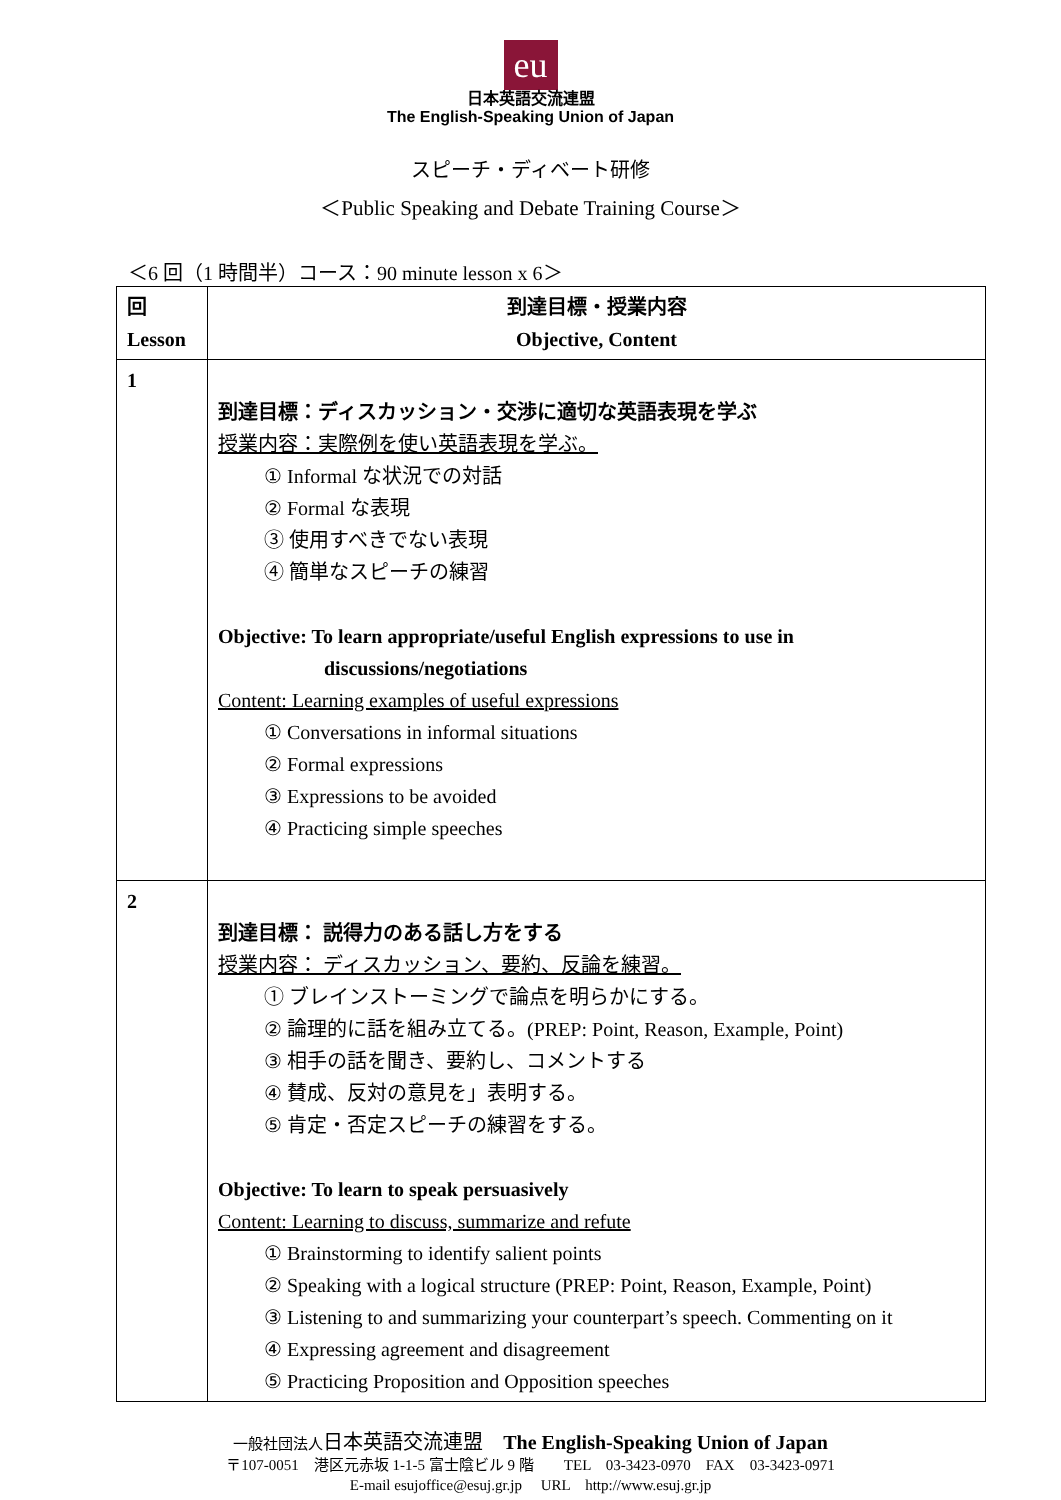eu
日本英語交流連盟
The English-Speaking Union of Japan
スピーチ・ディベート研修
＜Public Speaking and Debate Training Course＞
＜6 回（1 時間半）コース：90 minute lesson x 6＞
| 回 Lesson | 到達目標・授業内容 Objective, Content |
| --- | --- |
| 1 | 到達目標：ディスカッション・交渉に適切な英語表現を学ぶ 授業内容：実際例を使い英語表現を学ぶ。 ① Informal な状況での対話 ② Formal な表現 ③ 使用すべきでない表現 ④ 簡単なスピーチの練習 Objective: To learn appropriate/useful English expressions to use in discussions/negotiations Content: Learning examples of useful expressions ① Conversations in informal situations ② Formal expressions ③ Expressions to be avoided ④ Practicing simple speeches |
| 2 | 到達目標： 説得力のある話し方をする 授業内容： ディスカッション、要約、反論を練習。 ① ブレインストーミングで論点を明らかにする。 ② 論理的に話を組み立てる。(PREP: Point, Reason, Example, Point) ③ 相手の話を聞き、要約し、コメントする ④ 賛成、反対の意見を」表明する。 ⑤ 肯定・否定スピーチの練習をする。 Objective: To learn to speak persuasively Content: Learning to discuss, summarize and refute ① Brainstorming to identify salient points ② Speaking with a logical structure (PREP: Point, Reason, Example, Point) ③ Listening to and summarizing your counterpart’s speech. Commenting on it ④ Expressing agreement and disagreement ⑤ Practicing Proposition and Opposition speeches |
一般社団法人日本英語交流連盟　The English-Speaking Union of Japan
〒107-0051　港区元赤坂 1-1-5 富士陰ビル 9 階　　TEL　03-3423-0970　FAX　03-3423-0971
E-mail esujoffice@esuj.gr.jp　 URL　http://www.esuj.gr.jp